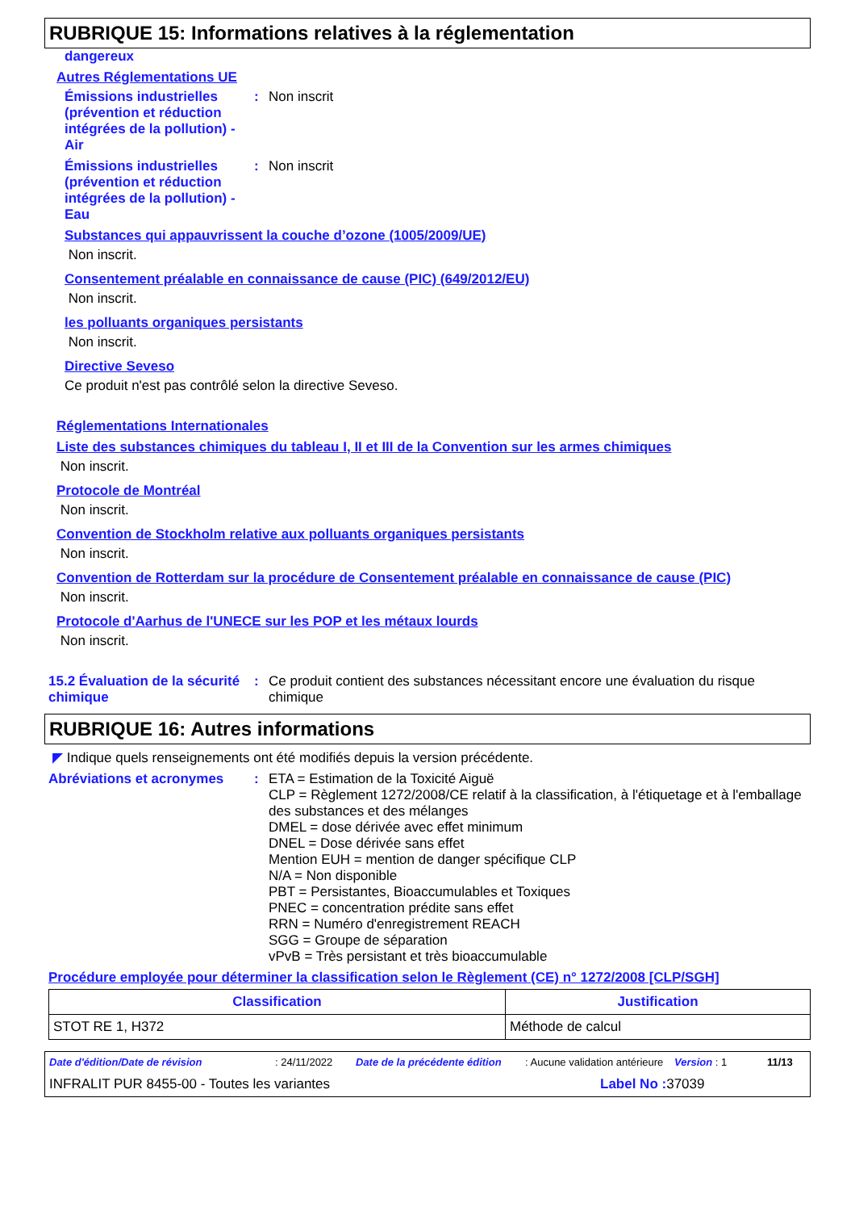RUBRIQUE 15: Informations relatives à la réglementation
dangereux
Autres Réglementations UE
Émissions industrielles (prévention et réduction intégrées de la pollution) - Air
: Non inscrit
Émissions industrielles (prévention et réduction intégrées de la pollution) - Eau
: Non inscrit
Substances qui appauvrissent la couche d’ozone (1005/2009/UE)
Non inscrit.
Consentement préalable en connaissance de cause (PIC) (649/2012/EU)
Non inscrit.
les polluants organiques persistants
Non inscrit.
Directive Seveso
Ce produit n'est pas contrôlé selon la directive Seveso.
Réglementations Internationales
Liste des substances chimiques du tableau I, II et III de la Convention sur les armes chimiques
Non inscrit.
Protocole de Montréal
Non inscrit.
Convention de Stockholm relative aux polluants organiques persistants
Non inscrit.
Convention de Rotterdam sur la procédure de Consentement préalable en connaissance de cause (PIC)
Non inscrit.
Protocole d'Aarhus de l'UNECE sur les POP et les métaux lourds
Non inscrit.
15.2 Évaluation de la sécurité chimique
: Ce produit contient des substances nécessitant encore une évaluation du risque chimique
RUBRIQUE 16: Autres informations
◤ Indique quels renseignements ont été modifiés depuis la version précédente.
Abréviations et acronymes : ETA = Estimation de la Toxicité Aiguë
CLP = Règlement 1272/2008/CE relatif à la classification, à l'étiquetage et à l'emballage des substances et des mélanges
DMEL = dose dérivée avec effet minimum
DNEL = Dose dérivée sans effet
Mention EUH = mention de danger spécifique CLP
N/A = Non disponible
PBT = Persistantes, Bioaccumulables et Toxiques
PNEC = concentration prédite sans effet
RRN = Numéro d'enregistrement REACH
SGG = Groupe de séparation
vPvB = Très persistant et très bioaccumulable
Procédure employée pour déterminer la classification selon le Règlement (CE) n° 1272/2008 [CLP/SGH]
| Classification | Justification |
| --- | --- |
| STOT RE 1, H372 | Méthode de calcul |
Date d'édition/Date de révision: 24/11/2022 Date de la précédente édition: Aucune validation antérieure Version : 1 11/13
INFRALIT PUR 8455-00 - Toutes les variantes Label No : 37039